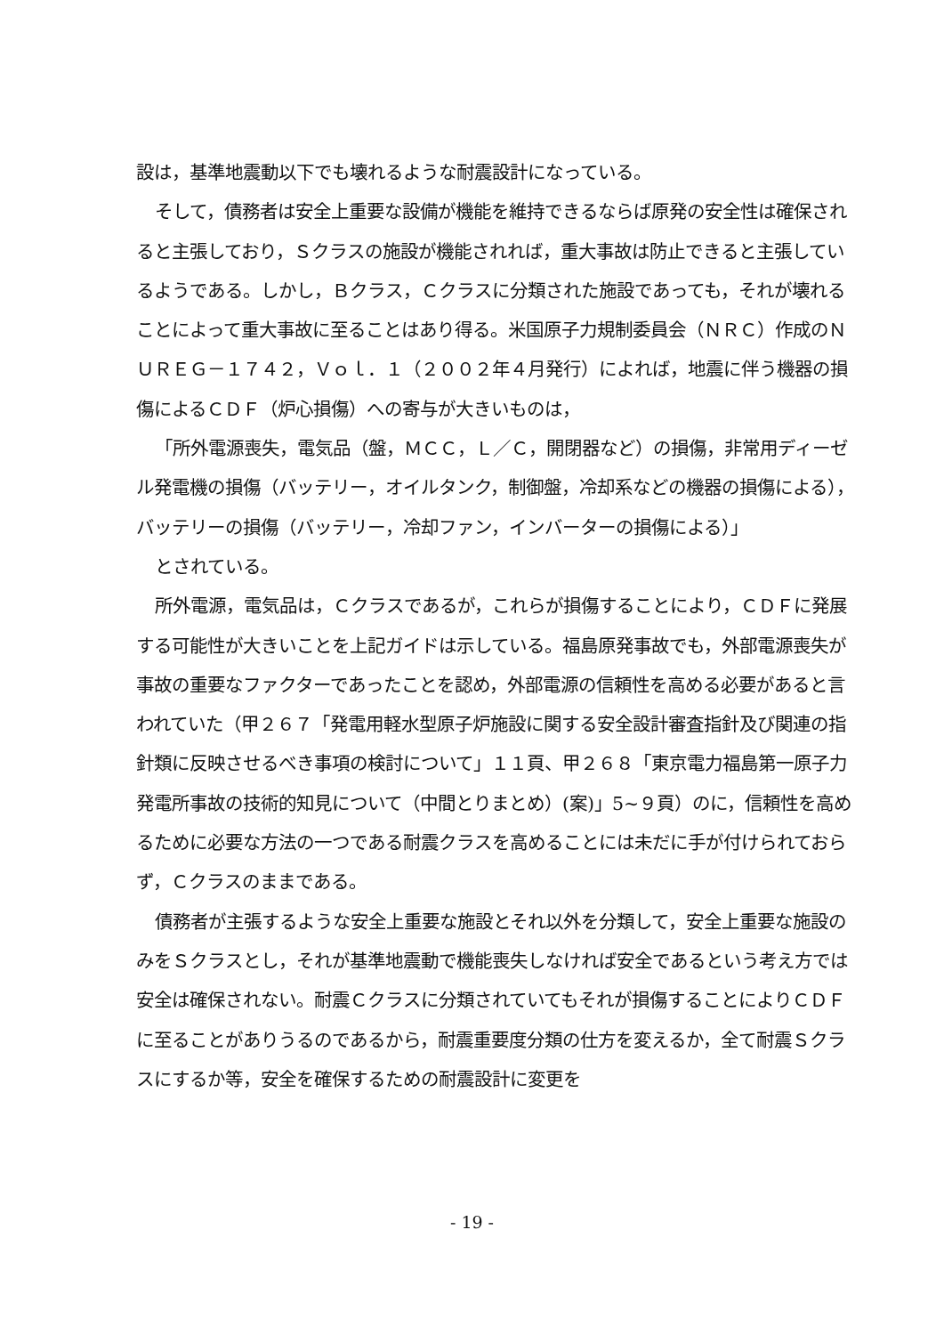設は，基準地震動以下でも壊れるような耐震設計になっている。
そして，債務者は安全上重要な設備が機能を維持できるならば原発の安全性は確保されると主張しており，Ｓクラスの施設が機能されれば，重大事故は防止できると主張しているようである。しかし，Ｂクラス，Ｃクラスに分類された施設であっても，それが壊れることによって重大事故に至ることはあり得る。米国原子力規制委員会（ＮＲＣ）作成のＮＵＲＥＧ－１７４２，Ｖｏｌ．１（２００２年４月発行）によれば，地震に伴う機器の損傷によるＣＤＦ（炉心損傷）への寄与が大きいものは，
「所外電源喪失，電気品（盤，ＭＣＣ，Ｌ／Ｃ，開閉器など）の損傷，非常用ディーゼル発電機の損傷（バッテリー，オイルタンク，制御盤，冷却系などの機器の損傷による），バッテリーの損傷（バッテリー，冷却ファン，インバーターの損傷による）」
とされている。
所外電源，電気品は，Ｃクラスであるが，これらが損傷することにより，ＣＤＦに発展する可能性が大きいことを上記ガイドは示している。福島原発事故でも，外部電源喪失が事故の重要なファクターであったことを認め，外部電源の信頼性を高める必要があると言われていた（甲２６７「発電用軽水型原子炉施設に関する安全設計審査指針及び関連の指針類に反映させるべき事項の検討について」１１頁、甲２６８「東京電力福島第一原子力発電所事故の技術的知見について（中間とりまとめ）(案)」5~９頁）のに，信頼性を高めるために必要な方法の一つである耐震クラスを高めることには未だに手が付けられておらず，Ｃクラスのままである。
債務者が主張するような安全上重要な施設とそれ以外を分類して，安全上重要な施設のみをＳクラスとし，それが基準地震動で機能喪失しなければ安全であるという考え方では安全は確保されない。耐震Ｃクラスに分類されていてもそれが損傷することによりＣＤＦに至ることがありうるのであるから，耐震重要度分類の仕方を変えるか，全て耐震Ｓクラスにするか等，安全を確保するための耐震設計に変更を
- 19 -